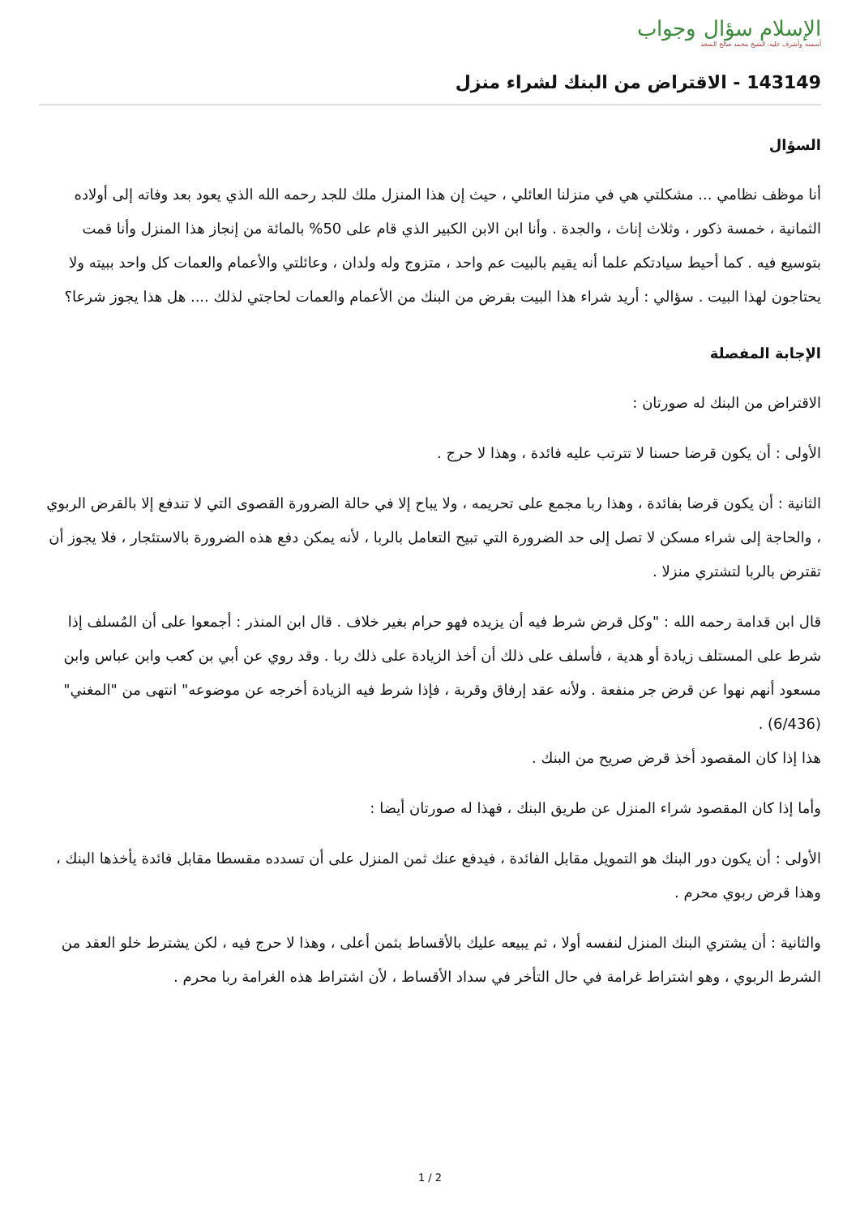الإسلام سؤال وجواب
أسسه وأشرف عليه: الشيخ محمد صالح المنجد
143149 - الاقتراض من البنك لشراء منزل
السؤال
أنا موظف نظامي ... مشكلتي هي في منزلنا العائلي ، حيث إن هذا المنزل ملك للجد رحمه الله الذي يعود بعد وفاته إلى أولاده الثمانية ، خمسة ذكور ، وثلاث إناث ، والجدة . وأنا ابن الابن الكبير الذي قام على 50% بالمائة من إنجاز هذا المنزل وأنا قمت بتوسيع فيه . كما أحيط سيادتكم علما أنه يقيم بالبيت عم واحد ، متزوج وله ولدان ، وعائلتي والأعمام والعمات كل واحد ببيته ولا يحتاجون لهذا البيت . سؤالي : أريد شراء هذا البيت بقرض من البنك من الأعمام والعمات لحاجتي لذلك .... هل هذا يجوز شرعا؟
الإجابة المفصلة
الاقتراض من البنك له صورتان :
الأولى : أن يكون قرضا حسنا لا تترتب عليه فائدة ، وهذا لا حرج .
الثانية : أن يكون قرضا بفائدة ، وهذا ربا مجمع على تحريمه ، ولا يباح إلا في حالة الضرورة القصوى التي لا تندفع إلا بالقرض الربوي ، والحاجة إلى شراء مسكن لا تصل إلى حد الضرورة التي تبيح التعامل بالربا ، لأنه يمكن دفع هذه الضرورة بالاستئجار ، فلا يجوز أن تقترض بالربا لتشتري منزلا .
قال ابن قدامة رحمه الله : "وكل قرض شرط فيه أن يزيده فهو حرام بغير خلاف . قال ابن المنذر : أجمعوا على أن المُسلف إذا شرط على المستلف زيادة أو هدية ، فأسلف على ذلك أن أخذ الزيادة على ذلك ربا . وقد روي عن أبي بن كعب وابن عباس وابن مسعود أنهم نهوا عن قرض جر منفعة . ولأنه عقد إرفاق وقربة ، فإذا شرط فيه الزيادة أخرجه عن موضوعه" انتهى من "المغني" (6/436) .
هذا إذا كان المقصود أخذ قرض صريح من البنك .
وأما إذا كان المقصود شراء المنزل عن طريق البنك ، فهذا له صورتان أيضا :
الأولى : أن يكون دور البنك هو التمويل مقابل الفائدة ، فيدفع عنك ثمن المنزل على أن تسدده مقسطا مقابل فائدة يأخذها البنك ، وهذا قرض ربوي محرم .
والثانية : أن يشتري البنك المنزل لنفسه أولا ، ثم يبيعه عليك بالأقساط بثمن أعلى ، وهذا لا حرج فيه ، لكن يشترط خلو العقد من الشرط الربوي ، وهو اشتراط غرامة في حال التأخر في سداد الأقساط ، لأن اشتراط هذه الغرامة ربا محرم .
1 / 2